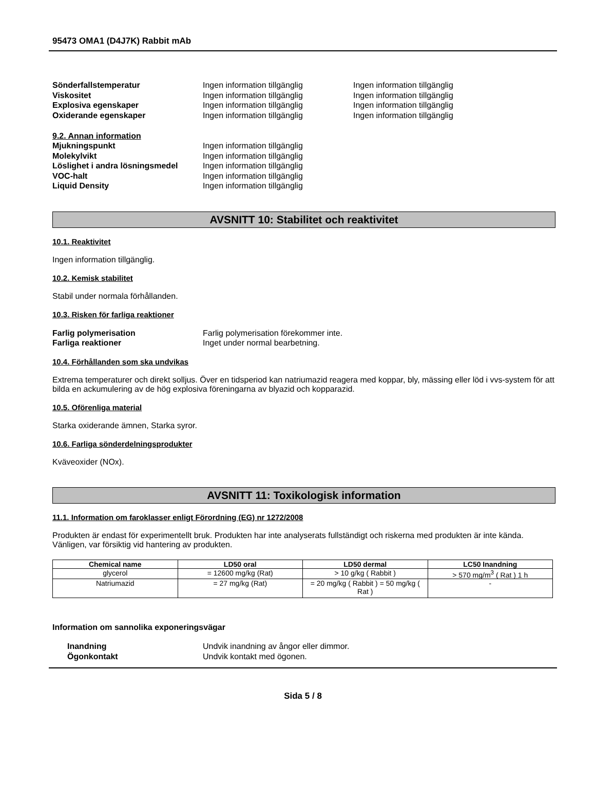95473 OMA1 (D4J7K) Rabbit mAb
Sönderfallstemperatur Ingen information tillgänglig Ingen information tillgänglig
Viskositet Ingen information tillgänglig Ingen information tillgänglig
Explosiva egenskaper Ingen information tillgänglig Ingen information tillgänglig
Oxiderande egenskaper Ingen information tillgänglig Ingen information tillgänglig
9.2. Annan information
Mjukningspunkt Ingen information tillgänglig
Molekylvikt Ingen information tillgänglig
Löslighet i andra lösningsmedel
Ingen information tillgänglig
VOC-halt Ingen information tillgänglig
Liquid Density Ingen information tillgänglig
AVSNITT 10: Stabilitet och reaktivitet
10.1. Reaktivitet
Ingen information tillgänglig.
10.2. Kemisk stabilitet
Stabil under normala förhållanden.
10.3. Risken för farliga reaktioner
Farlig polymerisation Farlig polymerisation förekommer inte.
Farliga reaktioner Inget under normal bearbetning.
10.4. Förhållanden som ska undvikas
Extrema temperaturer och direkt solljus. Över en tidsperiod kan natriumazid reagera med koppar, bly, mässing eller löd i vvs-system för att bilda en ackumulering av de hög explosiva föreningarna av blyazid och kopparazid.
10.5. Oförenliga material
Starka oxiderande ämnen, Starka syror.
10.6. Farliga sönderdelningsprodukter
Kväveoxider (NOx).
AVSNITT 11: Toxikologisk information
11.1. Information om faroklasser enligt Förordning (EG) nr 1272/2008
Produkten är endast för experimentellt bruk. Produkten har inte analyserats fullständigt och riskerna med produkten är inte kända. Vänligen, var försiktig vid hantering av produkten.
| Chemical name | LD50 oral | LD50 dermal | LC50 Inandning |
| --- | --- | --- | --- |
| glycerol | = 12600 mg/kg (Rat) | > 10 g/kg ( Rabbit ) | > 570 mg/m<sup>3</sup> ( Rat ) 1 h |
| Natriumazid | = 27 mg/kg (Rat) | = 20 mg/kg ( Rabbit ) = 50 mg/kg ( Rat ) | - |
Information om sannolika exponeringsvägar
Inandning Undvik inandning av ångor eller dimmor.
Ögonkontakt Undvik kontakt med ögonen.
Sida 5 / 8